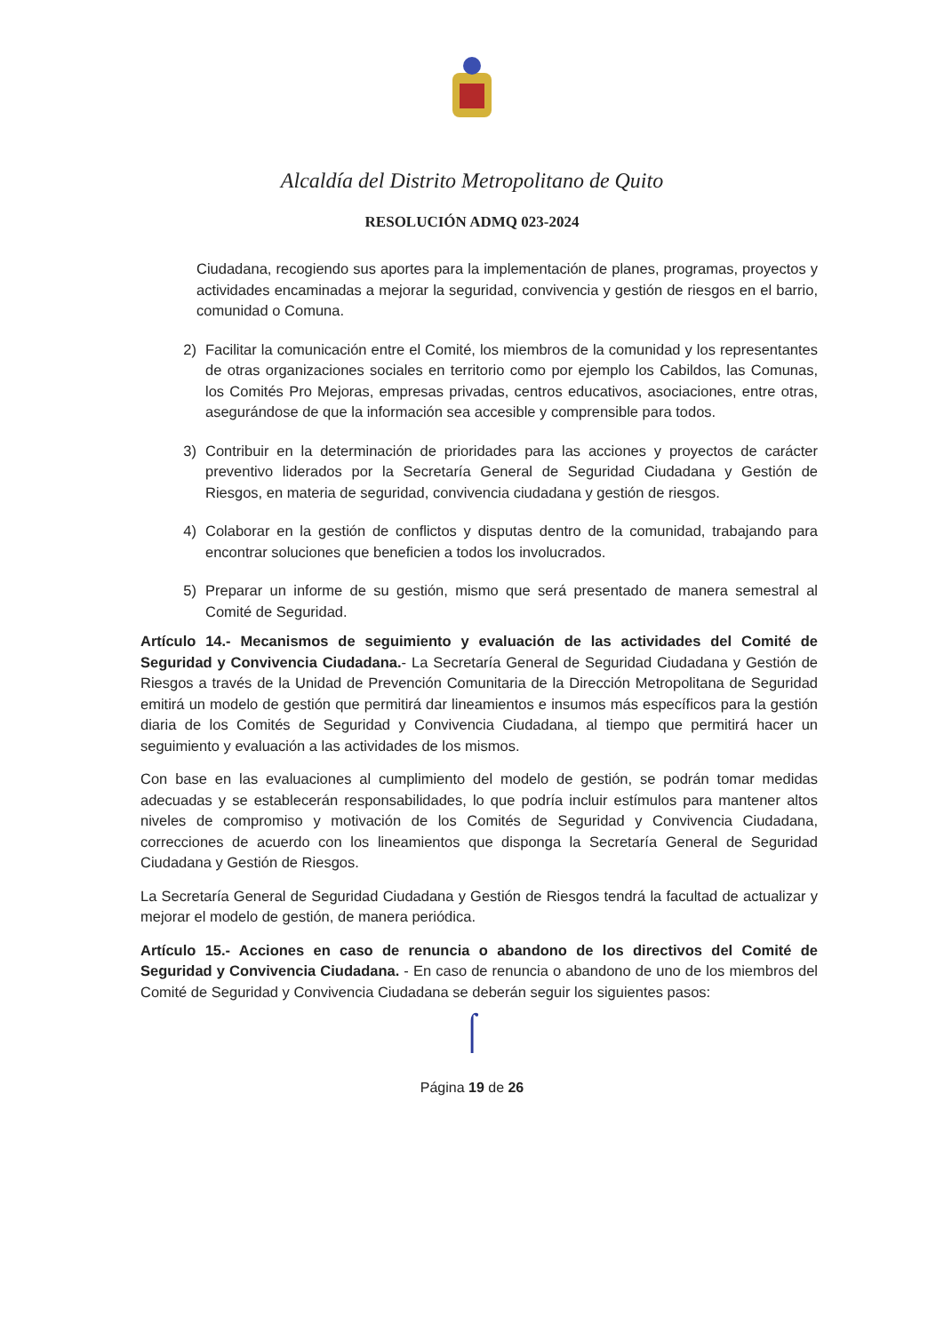Alcaldía del Distrito Metropolitano de Quito
RESOLUCIÓN ADMQ 023-2024
Ciudadana, recogiendo sus aportes para la implementación de planes, programas, proyectos y actividades encaminadas a mejorar la seguridad, convivencia y gestión de riesgos en el barrio, comunidad o Comuna.
2) Facilitar la comunicación entre el Comité, los miembros de la comunidad y los representantes de otras organizaciones sociales en territorio como por ejemplo los Cabildos, las Comunas, los Comités Pro Mejoras, empresas privadas, centros educativos, asociaciones, entre otras, asegurándose de que la información sea accesible y comprensible para todos.
3) Contribuir en la determinación de prioridades para las acciones y proyectos de carácter preventivo liderados por la Secretaría General de Seguridad Ciudadana y Gestión de Riesgos, en materia de seguridad, convivencia ciudadana y gestión de riesgos.
4) Colaborar en la gestión de conflictos y disputas dentro de la comunidad, trabajando para encontrar soluciones que beneficien a todos los involucrados.
5) Preparar un informe de su gestión, mismo que será presentado de manera semestral al Comité de Seguridad.
Artículo 14.- Mecanismos de seguimiento y evaluación de las actividades del Comité de Seguridad y Convivencia Ciudadana.- La Secretaría General de Seguridad Ciudadana y Gestión de Riesgos a través de la Unidad de Prevención Comunitaria de la Dirección Metropolitana de Seguridad emitirá un modelo de gestión que permitirá dar lineamientos e insumos más específicos para la gestión diaria de los Comités de Seguridad y Convivencia Ciudadana, al tiempo que permitirá hacer un seguimiento y evaluación a las actividades de los mismos.
Con base en las evaluaciones al cumplimiento del modelo de gestión, se podrán tomar medidas adecuadas y se establecerán responsabilidades, lo que podría incluir estímulos para mantener altos niveles de compromiso y motivación de los Comités de Seguridad y Convivencia Ciudadana, correcciones de acuerdo con los lineamientos que disponga la Secretaría General de Seguridad Ciudadana y Gestión de Riesgos.
La Secretaría General de Seguridad Ciudadana y Gestión de Riesgos tendrá la facultad de actualizar y mejorar el modelo de gestión, de manera periódica.
Artículo 15.- Acciones en caso de renuncia o abandono de los directivos del Comité de Seguridad y Convivencia Ciudadana. - En caso de renuncia o abandono de uno de los miembros del Comité de Seguridad y Convivencia Ciudadana se deberán seguir los siguientes pasos:
⌠
Página 19 de 26